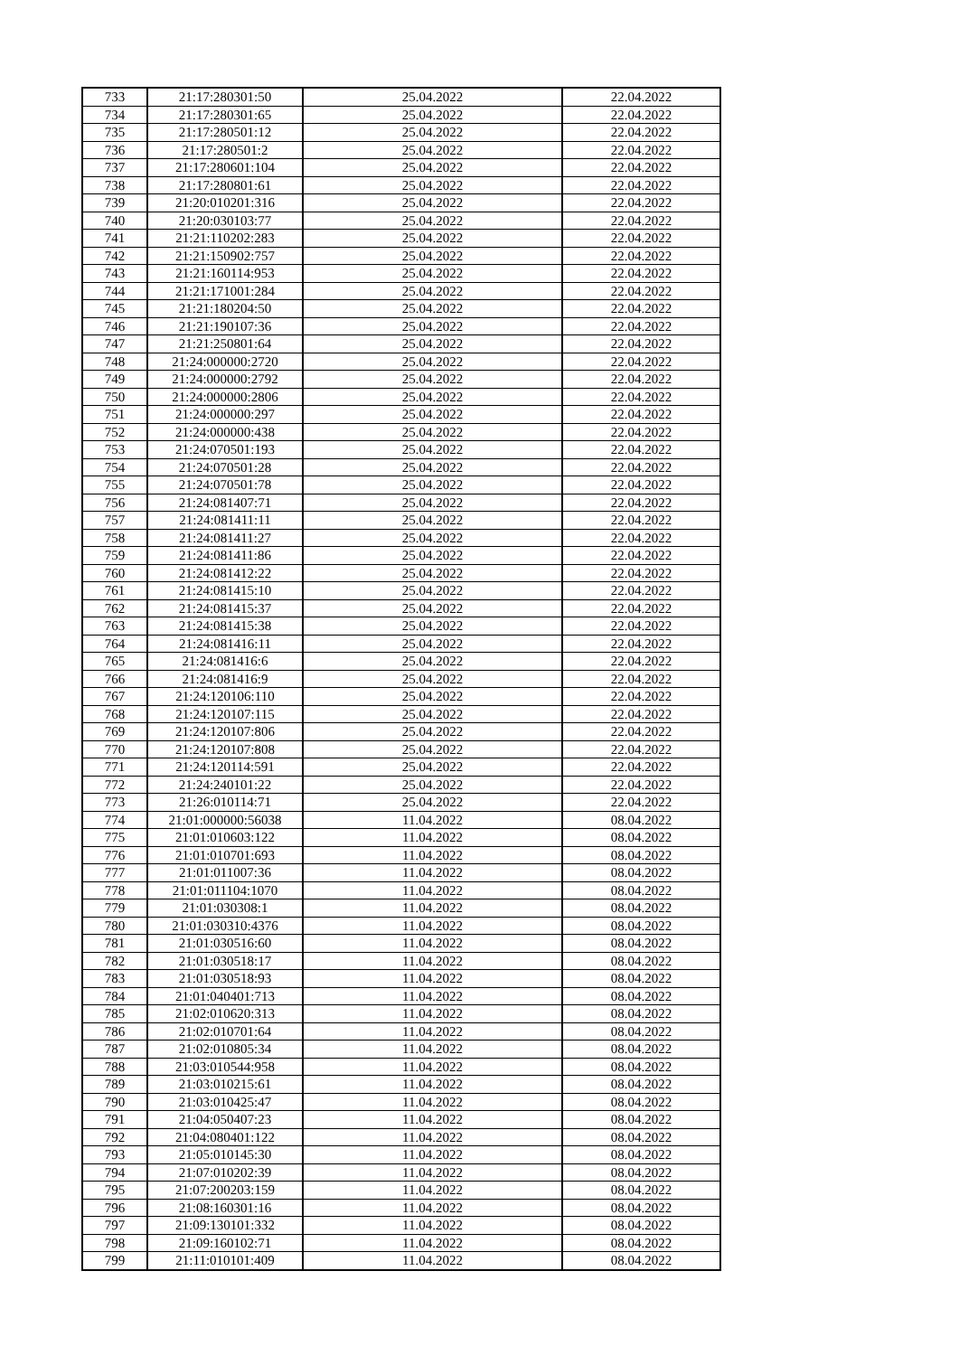| 733 | 21:17:280301:50 | 25.04.2022 | 22.04.2022 |
| 734 | 21:17:280301:65 | 25.04.2022 | 22.04.2022 |
| 735 | 21:17:280501:12 | 25.04.2022 | 22.04.2022 |
| 736 | 21:17:280501:2 | 25.04.2022 | 22.04.2022 |
| 737 | 21:17:280601:104 | 25.04.2022 | 22.04.2022 |
| 738 | 21:17:280801:61 | 25.04.2022 | 22.04.2022 |
| 739 | 21:20:010201:316 | 25.04.2022 | 22.04.2022 |
| 740 | 21:20:030103:77 | 25.04.2022 | 22.04.2022 |
| 741 | 21:21:110202:283 | 25.04.2022 | 22.04.2022 |
| 742 | 21:21:150902:757 | 25.04.2022 | 22.04.2022 |
| 743 | 21:21:160114:953 | 25.04.2022 | 22.04.2022 |
| 744 | 21:21:171001:284 | 25.04.2022 | 22.04.2022 |
| 745 | 21:21:180204:50 | 25.04.2022 | 22.04.2022 |
| 746 | 21:21:190107:36 | 25.04.2022 | 22.04.2022 |
| 747 | 21:21:250801:64 | 25.04.2022 | 22.04.2022 |
| 748 | 21:24:000000:2720 | 25.04.2022 | 22.04.2022 |
| 749 | 21:24:000000:2792 | 25.04.2022 | 22.04.2022 |
| 750 | 21:24:000000:2806 | 25.04.2022 | 22.04.2022 |
| 751 | 21:24:000000:297 | 25.04.2022 | 22.04.2022 |
| 752 | 21:24:000000:438 | 25.04.2022 | 22.04.2022 |
| 753 | 21:24:070501:193 | 25.04.2022 | 22.04.2022 |
| 754 | 21:24:070501:28 | 25.04.2022 | 22.04.2022 |
| 755 | 21:24:070501:78 | 25.04.2022 | 22.04.2022 |
| 756 | 21:24:081407:71 | 25.04.2022 | 22.04.2022 |
| 757 | 21:24:081411:11 | 25.04.2022 | 22.04.2022 |
| 758 | 21:24:081411:27 | 25.04.2022 | 22.04.2022 |
| 759 | 21:24:081411:86 | 25.04.2022 | 22.04.2022 |
| 760 | 21:24:081412:22 | 25.04.2022 | 22.04.2022 |
| 761 | 21:24:081415:10 | 25.04.2022 | 22.04.2022 |
| 762 | 21:24:081415:37 | 25.04.2022 | 22.04.2022 |
| 763 | 21:24:081415:38 | 25.04.2022 | 22.04.2022 |
| 764 | 21:24:081416:11 | 25.04.2022 | 22.04.2022 |
| 765 | 21:24:081416:6 | 25.04.2022 | 22.04.2022 |
| 766 | 21:24:081416:9 | 25.04.2022 | 22.04.2022 |
| 767 | 21:24:120106:110 | 25.04.2022 | 22.04.2022 |
| 768 | 21:24:120107:115 | 25.04.2022 | 22.04.2022 |
| 769 | 21:24:120107:806 | 25.04.2022 | 22.04.2022 |
| 770 | 21:24:120107:808 | 25.04.2022 | 22.04.2022 |
| 771 | 21:24:120114:591 | 25.04.2022 | 22.04.2022 |
| 772 | 21:24:240101:22 | 25.04.2022 | 22.04.2022 |
| 773 | 21:26:010114:71 | 25.04.2022 | 22.04.2022 |
| 774 | 21:01:000000:56038 | 11.04.2022 | 08.04.2022 |
| 775 | 21:01:010603:122 | 11.04.2022 | 08.04.2022 |
| 776 | 21:01:010701:693 | 11.04.2022 | 08.04.2022 |
| 777 | 21:01:011007:36 | 11.04.2022 | 08.04.2022 |
| 778 | 21:01:011104:1070 | 11.04.2022 | 08.04.2022 |
| 779 | 21:01:030308:1 | 11.04.2022 | 08.04.2022 |
| 780 | 21:01:030310:4376 | 11.04.2022 | 08.04.2022 |
| 781 | 21:01:030516:60 | 11.04.2022 | 08.04.2022 |
| 782 | 21:01:030518:17 | 11.04.2022 | 08.04.2022 |
| 783 | 21:01:030518:93 | 11.04.2022 | 08.04.2022 |
| 784 | 21:01:040401:713 | 11.04.2022 | 08.04.2022 |
| 785 | 21:02:010620:313 | 11.04.2022 | 08.04.2022 |
| 786 | 21:02:010701:64 | 11.04.2022 | 08.04.2022 |
| 787 | 21:02:010805:34 | 11.04.2022 | 08.04.2022 |
| 788 | 21:03:010544:958 | 11.04.2022 | 08.04.2022 |
| 789 | 21:03:010215:61 | 11.04.2022 | 08.04.2022 |
| 790 | 21:03:010425:47 | 11.04.2022 | 08.04.2022 |
| 791 | 21:04:050407:23 | 11.04.2022 | 08.04.2022 |
| 792 | 21:04:080401:122 | 11.04.2022 | 08.04.2022 |
| 793 | 21:05:010145:30 | 11.04.2022 | 08.04.2022 |
| 794 | 21:07:010202:39 | 11.04.2022 | 08.04.2022 |
| 795 | 21:07:200203:159 | 11.04.2022 | 08.04.2022 |
| 796 | 21:08:160301:16 | 11.04.2022 | 08.04.2022 |
| 797 | 21:09:130101:332 | 11.04.2022 | 08.04.2022 |
| 798 | 21:09:160102:71 | 11.04.2022 | 08.04.2022 |
| 799 | 21:11:010101:409 | 11.04.2022 | 08.04.2022 |